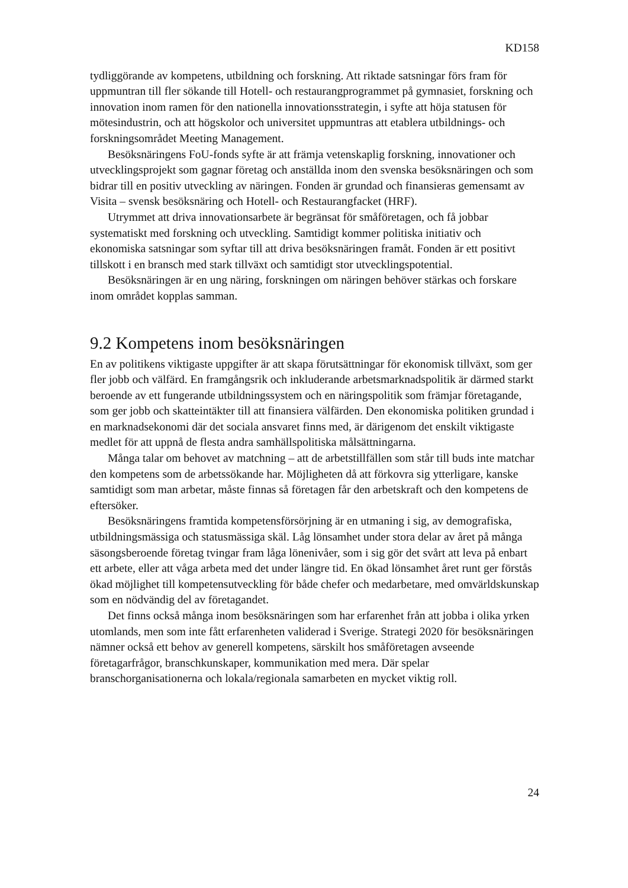KD158
tydliggörande av kompetens, utbildning och forskning. Att riktade satsningar förs fram för uppmuntran till fler sökande till Hotell- och restaurangprogrammet på gymnasiet, forskning och innovation inom ramen för den nationella innovationsstrategin, i syfte att höja statusen för mötesindustrin, och att högskolor och universitet uppmuntras att etablera utbildnings- och forskningsområdet Meeting Management.
Besöksnäringens FoU-fonds syfte är att främja vetenskaplig forskning, innovationer och utvecklingsprojekt som gagnar företag och anställda inom den svenska besöksnäringen och som bidrar till en positiv utveckling av näringen. Fonden är grundad och finansieras gemensamt av Visita – svensk besöksnäring och Hotell- och Restaurangfacket (HRF).
Utrymmet att driva innovationsarbete är begränsat för småföretagen, och få jobbar systematiskt med forskning och utveckling. Samtidigt kommer politiska initiativ och ekonomiska satsningar som syftar till att driva besöksnäringen framåt. Fonden är ett positivt tillskott i en bransch med stark tillväxt och samtidigt stor utvecklingspotential.
Besöksnäringen är en ung näring, forskningen om näringen behöver stärkas och forskare inom området kopplas samman.
9.2 Kompetens inom besöksnäringen
En av politikens viktigaste uppgifter är att skapa förutsättningar för ekonomisk tillväxt, som ger fler jobb och välfärd. En framgångsrik och inkluderande arbetsmarknadspolitik är därmed starkt beroende av ett fungerande utbildningssystem och en näringspolitik som främjar företagande, som ger jobb och skatteintäkter till att finansiera välfärden. Den ekonomiska politiken grundad i en marknadsekonomi där det sociala ansvaret finns med, är därigenom det enskilt viktigaste medlet för att uppnå de flesta andra samhällspolitiska målsättningarna.
Många talar om behovet av matchning – att de arbetstillfällen som står till buds inte matchar den kompetens som de arbetssökande har. Möjligheten då att förkovra sig ytterligare, kanske samtidigt som man arbetar, måste finnas så företagen får den arbetskraft och den kompetens de eftersöker.
Besöksnäringens framtida kompetensförsörjning är en utmaning i sig, av demografiska, utbildningsmässiga och statusmässiga skäl. Låg lönsamhet under stora delar av året på många säsongsberoende företag tvingar fram låga lönenivåer, som i sig gör det svårt att leva på enbart ett arbete, eller att våga arbeta med det under längre tid. En ökad lönsamhet året runt ger förstås ökad möjlighet till kompetensutveckling för både chefer och medarbetare, med omvärldskunskap som en nödvändig del av företagandet.
Det finns också många inom besöksnäringen som har erfarenhet från att jobba i olika yrken utomlands, men som inte fått erfarenheten validerad i Sverige. Strategi 2020 för besöksnäringen nämner också ett behov av generell kompetens, särskilt hos småföretagen avseende företagarfrågor, branschkunskaper, kommunikation med mera. Där spelar branschorganisationerna och lokala/regionala samarbeten en mycket viktig roll.
24